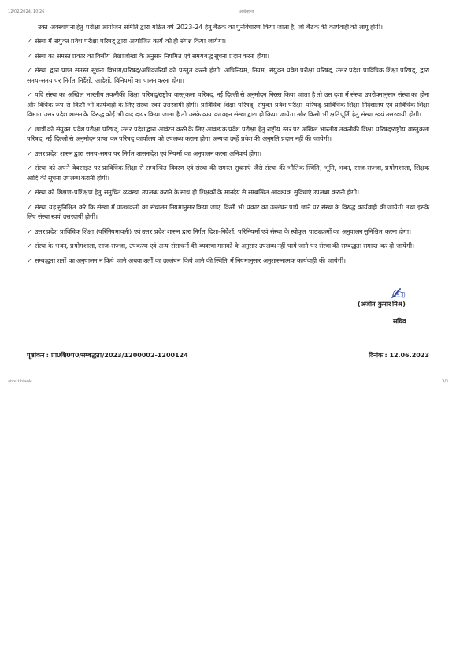12/02/2024, 10:26 अधिसूचना
उक्त अवस्थापना हेतु परीक्षा आयोजन समिति द्वारा गठित वर्ष 2023-24 हेतु बैठक का पुनर्विचारण किया जाता है, जो बैठक की कार्यवाही को लागू होगी।
✓ संस्था में संयुक्त प्रवेश परीक्षा परिषद् द्वारा आयोजित कार्य को ही संपन्न किया जायेगा।
✓ संस्था का समस्त प्रकार का वित्तीय लेखाजोखा के अनुसार नियमित एवं समयबद्ध सूचना प्रदान करना होगा।
✓ संस्था द्वारा प्राप्त समस्त सूचना विभाग/परिषद्/अधिकारियों को प्रस्तुत करनी होगी, अधिनियम, नियम, संयुक्त प्रवेश परीक्षा परिषद्, उत्तर प्रदेश प्राविधिक शिक्षा परिषद्, द्वारा समय-समय पर निर्गत निर्देशों, आदेशों, विनियमों का पालन करना होगा।
✓ यदि संस्था का अखिल भारतीय तकनीकी शिक्षा परिषद्/राष्ट्रीय वास्तुकला परिषद, नई दिल्ली से अनुमोदन निरस्त किया जाता है तो उस दशा में संस्था उपरोक्तानुसार संस्था का होना और विधिक रूप से किसी भी कार्यवाही के लिए संस्था स्वयं उत्तरदायी होगी। प्राविधिक शिक्षा परिषद्, संयुक्त प्रवेश परीक्षा परिषद्, प्राविधिक शिक्षा निदेशालय एवं प्राविधिक शिक्षा विभाग उत्तर प्रदेश शासन के विरुद्ध कोई भी वाद दायर किया जाता है तो उसके व्यय का वहन संस्था द्वारा ही किया जायेगा और किसी भी क्षतिपूर्ति हेतु संस्था स्वयं उत्तरदायी होगी।
✓ छात्रों को संयुक्त प्रवेश परीक्षा परिषद्, उत्तर प्रदेश द्वारा आवंटन करने के लिए आवश्यक प्रवेश परीक्षा हेतु राष्ट्रीय स्तर पर अखिल भारतीय तकनीकी शिक्षा परिषद्/राष्ट्रीय वास्तुकला परिषद, नई दिल्ली से अनुमोदन प्राप्त कर परिषद् कार्यालय को उपलब्ध कराना होगा अन्यथा उन्हें प्रवेश की अनुमति प्रदान नहीं की जायेगी।
✓ उत्तर प्रदेश शासन द्वारा समय-समय पर निर्गत शासनादेश एवं नियमों का अनुपालन करना अनिवार्य होगा।
✓ संस्था को अपने वेबसाइट पर प्राविधिक शिक्षा से सम्बन्धित विवरण एवं संस्था की समस्त सूचनाएं जैसे संस्था की भौतिक स्थिति, भूमि, भवन, साज-सज्जा, प्रयोगशाला, शिक्षक आदि की सूचना उपलब्ध करानी होगी।
✓ संस्था को शिक्षण-प्रशिक्षण हेतु समुचित व्यवस्था उपलब्ध कराने के साथ ही शिक्षकों के मानदेय से सम्बन्धित आवश्यक सुविधाएं उपलब्ध करानी होगी।
✓ संस्था यह सुनिश्चित करे कि संस्था में पाठ्यक्रमों का संचालन नियमानुसार किया जाए, किसी भी प्रकार का उल्लंघन पाये जाने पर संस्था के विरुद्ध कार्यवाही की जायेगी तथा इसके लिए संस्था स्वयं उत्तरदायी होगी।
✓ उत्तर प्रदेश प्राविधिक शिक्षा (परिनियमावली) एवं उत्तर प्रदेश शासन द्वारा निर्गत दिशा-निर्देशों, परिनियमों एवं संस्था के स्वीकृत पाठ्यक्रमों का अनुपालन सुनिश्चित करना होगा।
✓ संस्था के भवन, प्रयोगशाला, साज-सज्जा, उपकरण एवं अन्य संसाधनों की व्यवस्था मानकों के अनुसार उपलब्ध नहीं पाये जाने पर संस्था की सम्बद्धता समाप्त कर दी जायेगी।
✓ सम्बद्धता शर्तों का अनुपालन न किये जाने अथवा शर्तों का उल्लंघन किये जाने की स्थिति में नियमानुसार अनुशासनात्मक कार्यवाही की जायेगी।
✍
(अजीत कुमार मिश्र)
सचिव
पृष्ठांकन : प्रा0शि0प0/सम्बद्धता/2023/1200002-1200124 दिनांक : 12.06.2023
about:blank 3/3